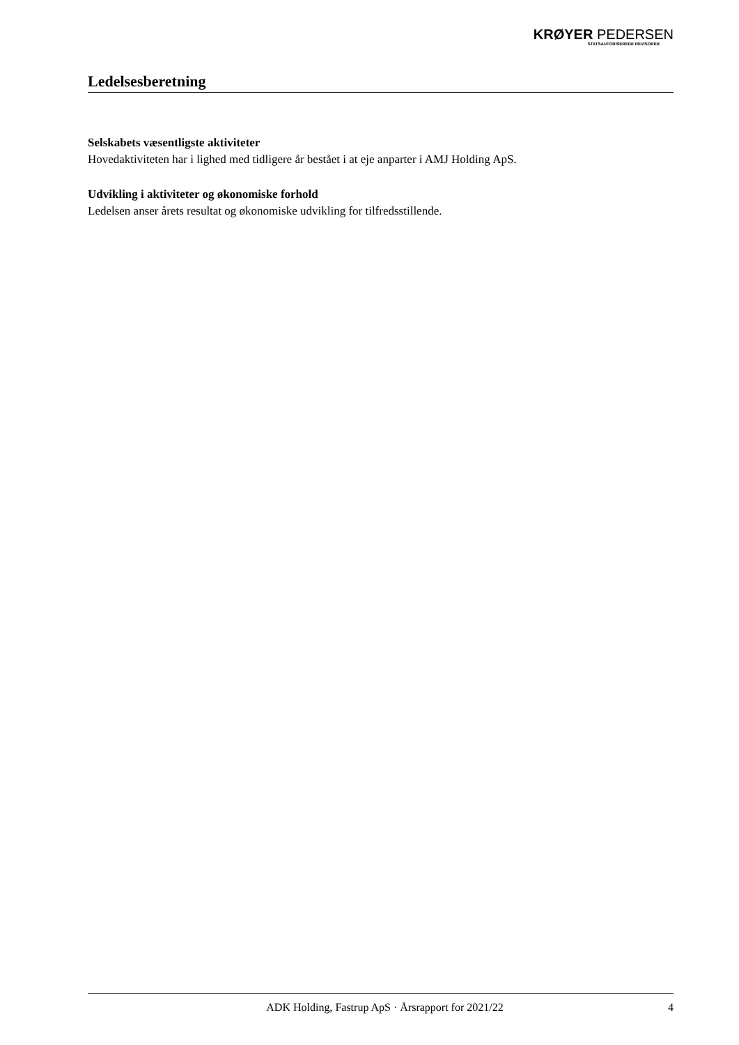KRØYER PEDERSEN
STATSAUTORISEREDE REVISORER
Ledelsesberetning
Selskabets væsentligste aktiviteter
Hovedaktiviteten har i lighed med tidligere år bestået i at eje anparter i AMJ Holding ApS.
Udvikling i aktiviteter og økonomiske forhold
Ledelsen anser årets resultat og økonomiske udvikling for tilfredsstillende.
ADK Holding, Fastrup ApS · Årsrapport for 2021/22 4